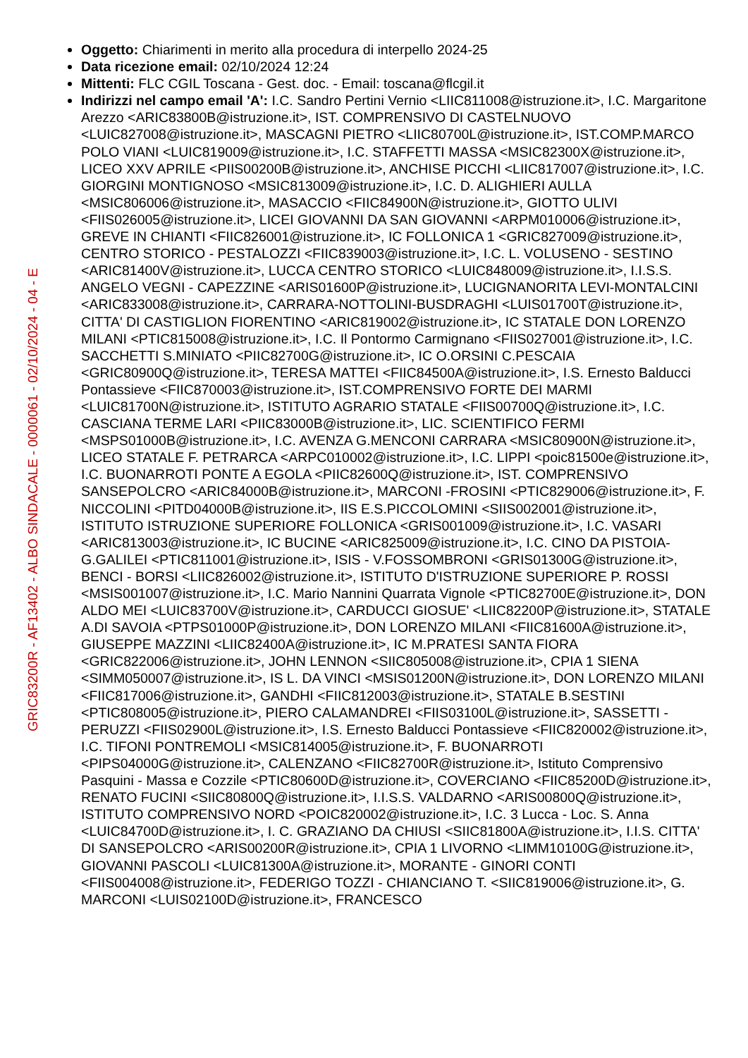GRIC83200R - AF13402 - ALBO SINDACALE - 0000061 - 02/10/2024 - 04 - E
Oggetto: Chiarimenti in merito alla procedura di interpello 2024-25
Data ricezione email: 02/10/2024 12:24
Mittenti: FLC CGIL Toscana - Gest. doc. - Email: toscana@flcgil.it
Indirizzi nel campo email 'A': I.C. Sandro Pertini Vernio <LIIC811008@istruzione.it>, I.C. Margaritone Arezzo <ARIC83800B@istruzione.it>, IST. COMPRENSIVO DI CASTELNUOVO <LUIC827008@istruzione.it>, MASCAGNI PIETRO <LIIC80700L@istruzione.it>, IST.COMP.MARCO POLO VIANI <LUIC819009@istruzione.it>, I.C. STAFFETTI MASSA <MSIC82300X@istruzione.it>, LICEO XXV APRILE <PIIS00200B@istruzione.it>, ANCHISE PICCHI <LIIC817007@istruzione.it>, I.C. GIORGINI MONTIGNOSO <MSIC813009@istruzione.it>, I.C. D. ALIGHIERI AULLA <MSIC806006@istruzione.it>, MASACCIO <FIIC84900N@istruzione.it>, GIOTTO ULIVI <FIIS026005@istruzione.it>, LICEI GIOVANNI DA SAN GIOVANNI <ARPM010006@istruzione.it>, GREVE IN CHIANTI <FIIC826001@istruzione.it>, IC FOLLONICA 1 <GRIC827009@istruzione.it>, CENTRO STORICO - PESTALOZZI <FIIC839003@istruzione.it>, I.C. L. VOLUSENO - SESTINO <ARIC81400V@istruzione.it>, LUCCA CENTRO STORICO <LUIC848009@istruzione.it>, I.I.S.S. ANGELO VEGNI - CAPEZZINE <ARIS01600P@istruzione.it>, LUCIGNANORITA LEVI-MONTALCINI <ARIC833008@istruzione.it>, CARRARA-NOTTOLINI-BUSDRAGHI <LUIS01700T@istruzione.it>, CITTA' DI CASTIGLION FIORENTINO <ARIC819002@istruzione.it>, IC STATALE DON LORENZO MILANI <PTIC815008@istruzione.it>, I.C. Il Pontormo Carmignano <FIIS027001@istruzione.it>, I.C. SACCHETTI S.MINIATO <PIIC82700G@istruzione.it>, IC O.ORSINI C.PESCAIA <GRIC80900Q@istruzione.it>, TERESA MATTEI <FIIC84500A@istruzione.it>, I.S. Ernesto Balducci Pontassieve <FIIC870003@istruzione.it>, IST.COMPRENSIVO FORTE DEI MARMI <LUIC81700N@istruzione.it>, ISTITUTO AGRARIO STATALE <FIIS00700Q@istruzione.it>, I.C. CASCIANA TERME LARI <PIIC83000B@istruzione.it>, LIC. SCIENTIFICO FERMI <MSPS01000B@istruzione.it>, I.C. AVENZA G.MENCONI CARRARA <MSIC80900N@istruzione.it>, LICEO STATALE F. PETRARCA <ARPC010002@istruzione.it>, I.C. LIPPI <poic81500e@istruzione.it>, I.C. BUONARROTI PONTE A EGOLA <PIIC82600Q@istruzione.it>, IST. COMPRENSIVO SANSEPOLCRO <ARIC84000B@istruzione.it>, MARCONI -FROSINI <PTIC829006@istruzione.it>, F. NICCOLINI <PITD04000B@istruzione.it>, IIS E.S.PICCOLOMINI <SIIS002001@istruzione.it>, ISTITUTO ISTRUZIONE SUPERIORE FOLLONICA <GRIS001009@istruzione.it>, I.C. VASARI <ARIC813003@istruzione.it>, IC BUCINE <ARIC825009@istruzione.it>, I.C. CINO DA PISTOIA- G.GALILEI <PTIC811001@istruzione.it>, ISIS - V.FOSSOMBRONI <GRIS01300G@istruzione.it>, BENCI - BORSI <LIIC826002@istruzione.it>, ISTITUTO D'ISTRUZIONE SUPERIORE P. ROSSI <MSIS001007@istruzione.it>, I.C. Mario Nannini Quarrata Vignole <PTIC82700E@istruzione.it>, DON ALDO MEI <LUIC83700V@istruzione.it>, CARDUCCI GIOSUE' <LIIC82200P@istruzione.it>, STATALE A.DI SAVOIA <PTPS01000P@istruzione.it>, DON LORENZO MILANI <FIIC81600A@istruzione.it>, GIUSEPPE MAZZINI <LIIC82400A@istruzione.it>, IC M.PRATESI SANTA FIORA <GRIC822006@istruzione.it>, JOHN LENNON <SIIC805008@istruzione.it>, CPIA 1 SIENA <SIMM050007@istruzione.it>, IS L. DA VINCI <MSIS01200N@istruzione.it>, DON LORENZO MILANI <FIIC817006@istruzione.it>, GANDHI <FIIC812003@istruzione.it>, STATALE B.SESTINI <PTIC808005@istruzione.it>, PIERO CALAMANDREI <FIIS03100L@istruzione.it>, SASSETTI - PERUZZI <FIIS02900L@istruzione.it>, I.S. Ernesto Balducci Pontassieve <FIIC820002@istruzione.it>, I.C. TIFONI PONTREMOLI <MSIC814005@istruzione.it>, F. BUONARROTI <PIPS04000G@istruzione.it>, CALENZANO <FIIC82700R@istruzione.it>, Istituto Comprensivo Pasquini - Massa e Cozzile <PTIC80600D@istruzione.it>, COVERCIANO <FIIC85200D@istruzione.it>, RENATO FUCINI <SIIC80800Q@istruzione.it>, I.I.S.S. VALDARNO <ARIS00800Q@istruzione.it>, ISTITUTO COMPRENSIVO NORD <POIC820002@istruzione.it>, I.C. 3 Lucca - Loc. S. Anna <LUIC84700D@istruzione.it>, I. C. GRAZIANO DA CHIUSI <SIIC81800A@istruzione.it>, I.I.S. CITTA' DI SANSEPOLCRO <ARIS00200R@istruzione.it>, CPIA 1 LIVORNO <LIMM10100G@istruzione.it>, GIOVANNI PASCOLI <LUIC81300A@istruzione.it>, MORANTE - GINORI CONTI <FIIS004008@istruzione.it>, FEDERIGO TOZZI - CHIANCIANO T. <SIIC819006@istruzione.it>, G. MARCONI <LUIS02100D@istruzione.it>, FRANCESCO